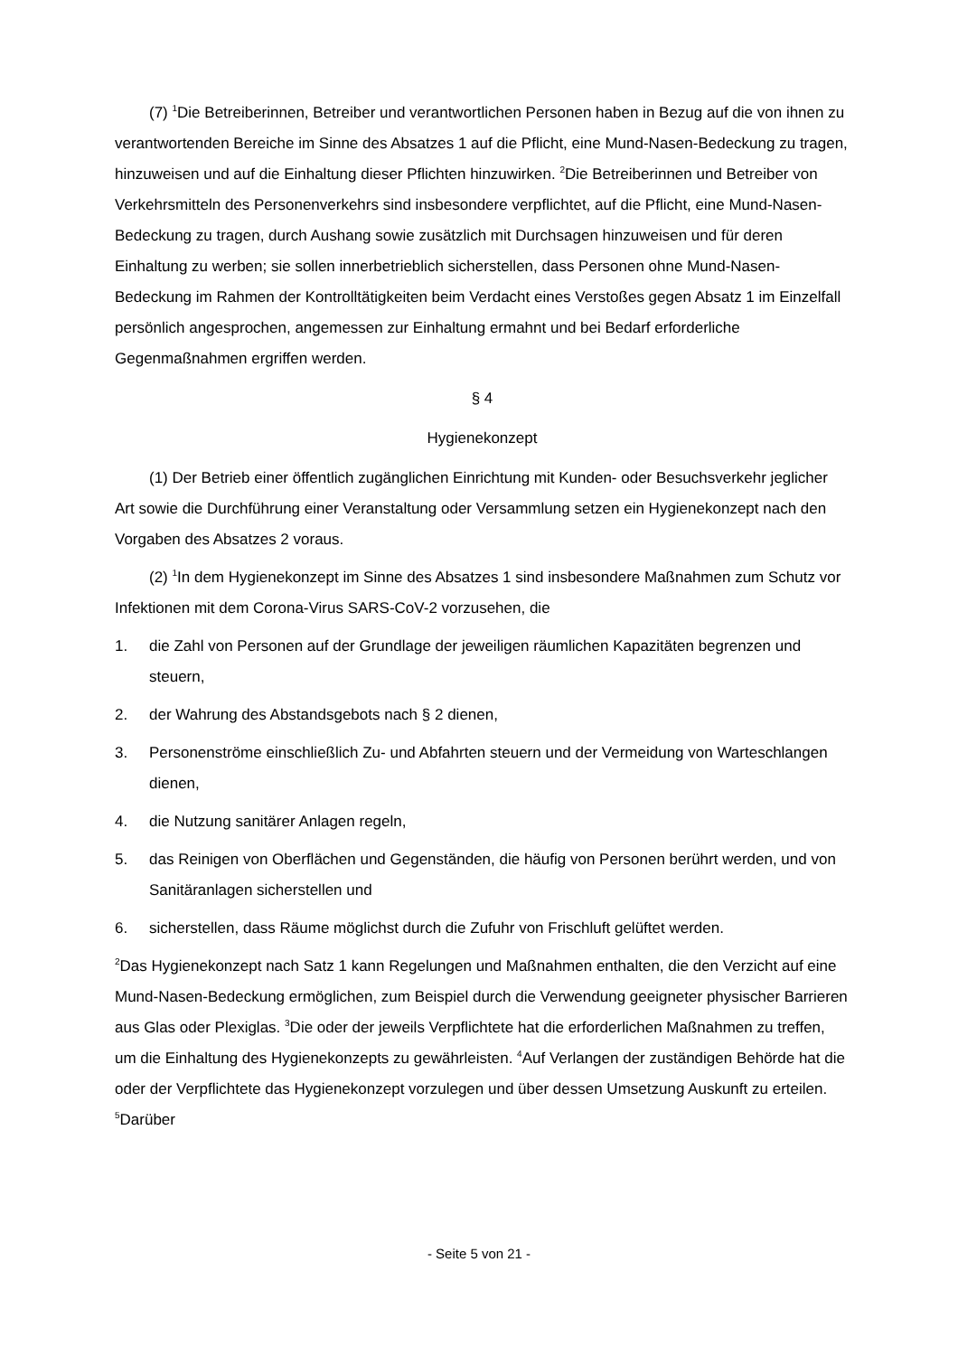(7) <sup>1</sup>Die Betreiberinnen, Betreiber und verantwortlichen Personen haben in Bezug auf die von ihnen zu verantwortenden Bereiche im Sinne des Absatzes 1 auf die Pflicht, eine Mund-Nasen-Bedeckung zu tragen, hinzuweisen und auf die Einhaltung dieser Pflichten hinzuwirken. <sup>2</sup>Die Betreiberinnen und Betreiber von Verkehrsmitteln des Personenverkehrs sind insbesondere verpflichtet, auf die Pflicht, eine Mund-Nasen-Bedeckung zu tragen, durch Aushang sowie zusätzlich mit Durchsagen hinzuweisen und für deren Einhaltung zu werben; sie sollen innerbetrieblich sicherstellen, dass Personen ohne Mund-Nasen-Bedeckung im Rahmen der Kontrolltätigkeiten beim Verdacht eines Verstoßes gegen Absatz 1 im Einzelfall persönlich angesprochen, angemessen zur Einhaltung ermahnt und bei Bedarf erforderliche Gegenmaßnahmen ergriffen werden.
§ 4
Hygienekonzept
(1) Der Betrieb einer öffentlich zugänglichen Einrichtung mit Kunden- oder Besuchsverkehr jeglicher Art sowie die Durchführung einer Veranstaltung oder Versammlung setzen ein Hygienekonzept nach den Vorgaben des Absatzes 2 voraus.
(2) <sup>1</sup>In dem Hygienekonzept im Sinne des Absatzes 1 sind insbesondere Maßnahmen zum Schutz vor Infektionen mit dem Corona-Virus SARS-CoV-2 vorzusehen, die
1. die Zahl von Personen auf der Grundlage der jeweiligen räumlichen Kapazitäten begrenzen und steuern,
2. der Wahrung des Abstandsgebots nach § 2 dienen,
3. Personenströme einschließlich Zu- und Abfahrten steuern und der Vermeidung von Warteschlangen dienen,
4. die Nutzung sanitärer Anlagen regeln,
5. das Reinigen von Oberflächen und Gegenständen, die häufig von Personen berührt werden, und von Sanitäranlagen sicherstellen und
6. sicherstellen, dass Räume möglichst durch die Zufuhr von Frischluft gelüftet werden.
<sup>2</sup> Das Hygienekonzept nach Satz 1 kann Regelungen und Maßnahmen enthalten, die den Verzicht auf eine Mund-Nasen-Bedeckung ermöglichen, zum Beispiel durch die Verwendung geeigneter physischer Barrieren aus Glas oder Plexiglas. <sup>3</sup>Die oder der jeweils Verpflichtete hat die erforderlichen Maßnahmen zu treffen, um die Einhaltung des Hygienekonzepts zu gewährleisten. <sup>4</sup>Auf Verlangen der zuständigen Behörde hat die oder der Verpflichtete das Hygienekonzept vorzulegen und über dessen Umsetzung Auskunft zu erteilen. <sup>5</sup>Darüber
- Seite 5 von 21 -